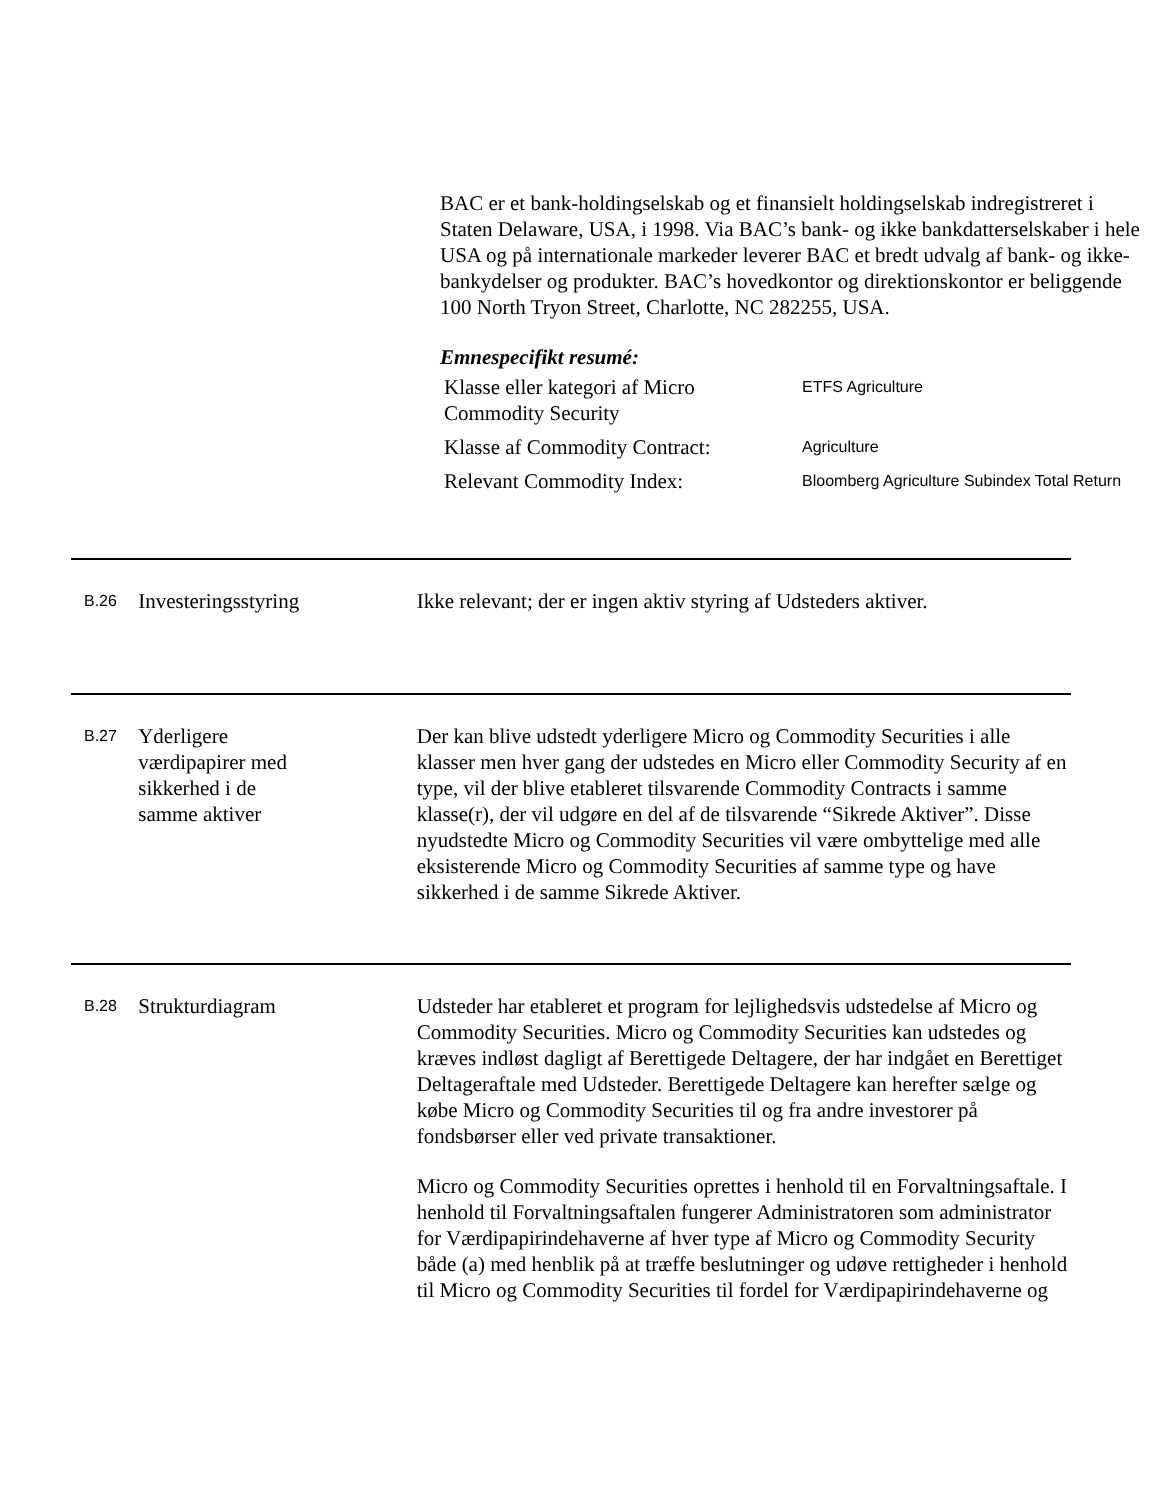BAC er et bank-holdingselskab og et finansielt holdingselskab indregistreret i Staten Delaware, USA, i 1998. Via BAC’s bank- og ikke bankdatterselskaber i hele USA og på internationale markeder leverer BAC et bredt udvalg af bank- og ikke-bankydelser og produkter. BAC’s hovedkontor og direktionskontor er beliggende 100 North Tryon Street, Charlotte, NC 282255, USA.
Emnespecifikt resumé:
| Klasse eller kategori af Micro Commodity Security | ETFS Agriculture |
| Klasse af Commodity Contract: | Agriculture |
| Relevant Commodity Index: | Bloomberg Agriculture Subindex Total Return |
B.26
Investeringsstyring Ikke relevant; der er ingen aktiv styring af Udsteders aktiver.
B.27
Yderligere
værdipapirer med
sikkerhed i de
samme aktiver
Der kan blive udstedt yderligere Micro og Commodity Securities i alle klasser men hver gang der udstedes en Micro eller Commodity Security af en type, vil der blive etableret tilsvarende Commodity Contracts i samme klasse(r), der vil udgøre en del af de tilsvarende “Sikrede Aktiver”. Disse nyudstedte Micro og Commodity Securities vil være ombyttelige med alle eksisterende Micro og Commodity Securities af samme type og have sikkerhed i de samme Sikrede Aktiver.
B.28
Strukturdiagram Udsteder har etableret et program for lejlighedsvis udstedelse af Micro og Commodity Securities. Micro og Commodity Securities kan udstedes og kræves indløst dagligt af Berettigede Deltagere, der har indgået en Berettiget Deltageraftale med Udsteder. Berettigede Deltagere kan herefter sælge og købe Micro og Commodity Securities til og fra andre investorer på fondsbørser eller ved private transaktioner.
Micro og Commodity Securities oprettes i henhold til en Forvaltningsaftale. I henhold til Forvaltningsaftalen fungerer Administratoren som administrator for Værdipapirindehaverne af hver type af Micro og Commodity Security både (a) med henblik på at træffe beslutninger og udøve rettigheder i henhold til Micro og Commodity Securities til fordel for Værdipapirindehaverne og